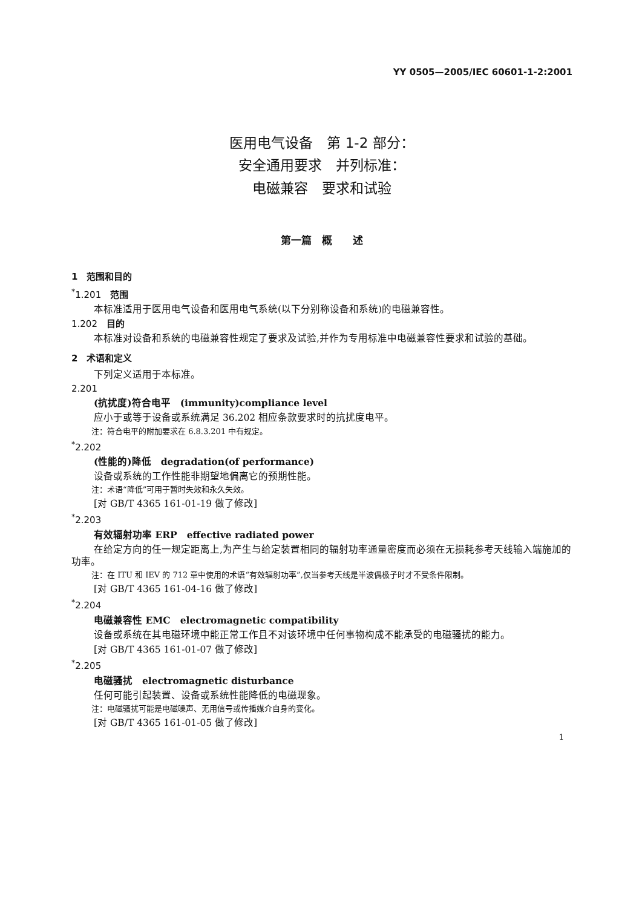YY 0505—2005/IEC 60601-1-2:2001
医用电气设备　第 1-2 部分：
安全通用要求　并列标准：
电磁兼容　要求和试验
第一篇　概　　述
1　范围和目的
<sup>*</sup> 1.201　范围
本标准适用于医用电气设备和医用电气系统(以下分别称设备和系统)的电磁兼容性。
1.202　目的
本标准对设备和系统的电磁兼容性规定了要求及试验,并作为专用标准中电磁兼容性要求和试验的基础。
2　术语和定义
下列定义适用于本标准。
2.201
(抗扰度)符合电平　(immunity)compliance level
应小于或等于设备或系统满足 36.202 相应条款要求时的抗扰度电平。
注：符合电平的附加要求在 6.8.3.201 中有规定。
<sup>*</sup> 2.202
(性能的)降低　degradation(of performance)
设备或系统的工作性能非期望地偏离它的预期性能。
注：术语“降低”可用于暂时失效和永久失效。
[对 GB/T 4365 161-01-19 做了修改]
<sup>*</sup> 2.203
有效辐射功率 ERP　effective radiated power
在给定方向的任一规定距离上,为产生与给定装置相同的辐射功率通量密度而必须在无损耗参考天线输入端施加的功率。
注：在 ITU 和 IEV 的 712 章中使用的术语“有效辐射功率”,仅当参考天线是半波偶极子时才不受条件限制。
[对 GB/T 4365 161-04-16 做了修改]
<sup>*</sup> 2.204
电磁兼容性 EMC　electromagnetic compatibility
设备或系统在其电磁环境中能正常工作且不对该环境中任何事物构成不能承受的电磁骚扰的能力。
[对 GB/T 4365 161-01-07 做了修改]
<sup>*</sup> 2.205
电磁骚扰　electromagnetic disturbance
任何可能引起装置、设备或系统性能降低的电磁现象。
注：电磁骚扰可能是电磁噪声、无用信号或传播媒介自身的变化。
[对 GB/T 4365 161-01-05 做了修改]
1